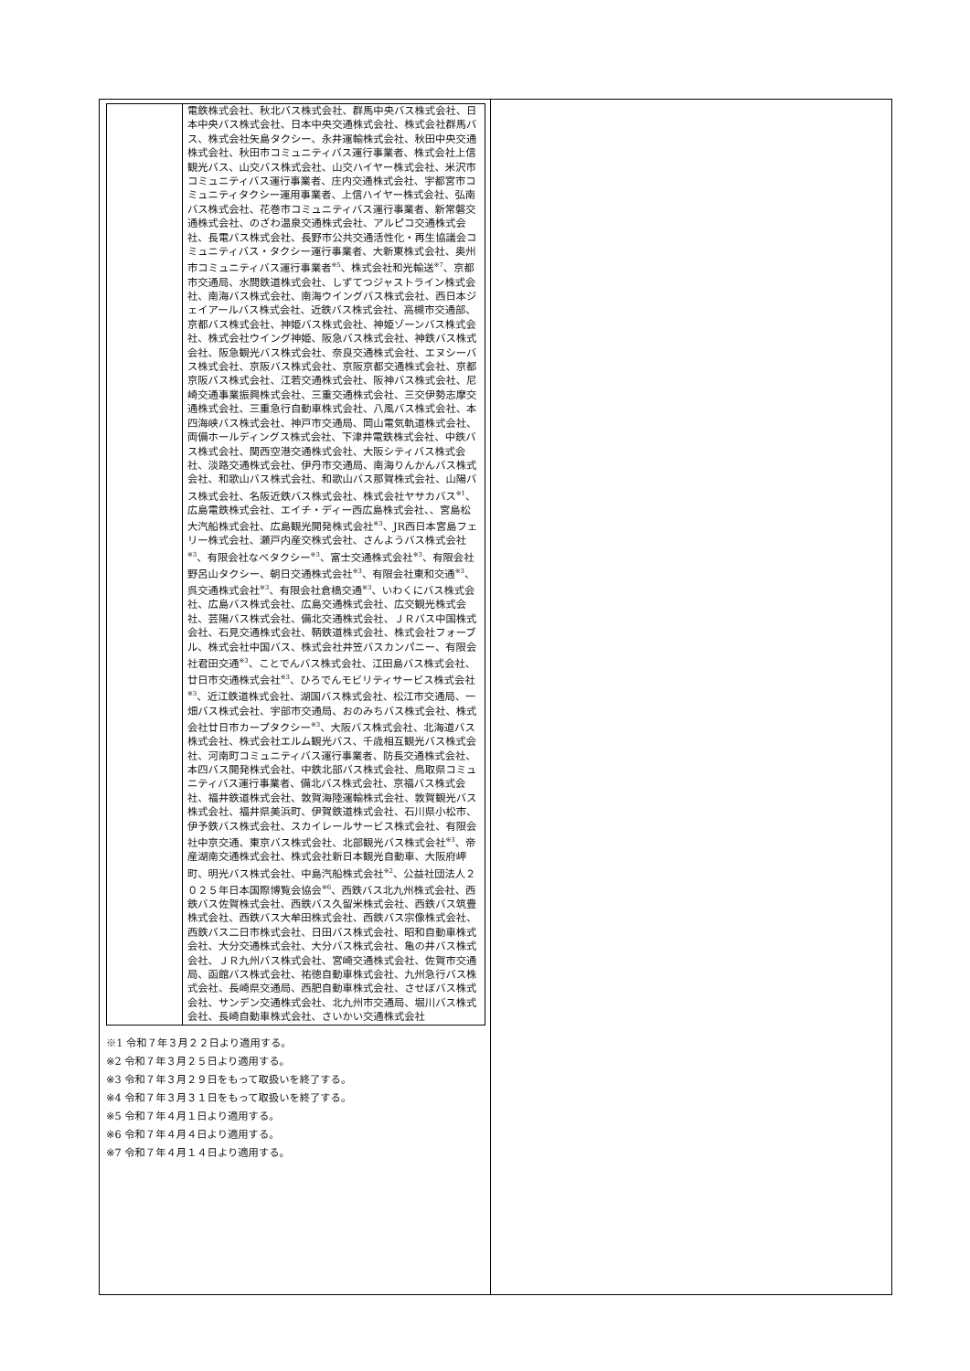| | 電鉄株式会社、秋北バス株式会社、群馬中央バス株式会社、日本中央バス株式会社、日本中央交通株式会社、株式会社群馬バス、株式会社矢島タクシー、永井運輸株式会社、秋田中央交通株式会社、秋田市コミュニティバス運行事業者、株式会社上信観光バス、山交バス株式会社、山交ハイヤー株式会社、米沢市コミュニティバス運行事業者、庄内交通株式会社、宇都宮市コミュニティタクシー運用事業者、上信ハイヤー株式会社、弘南バス株式会社、花巻市コミュニティバス運行事業者、新常磐交通株式会社、のざわ温泉交通株式会社、アルピコ交通株式会社、長電バス株式会社、長野市公共交通活性化・再生協議会コミュニティバス・タクシー運行事業者、大新東株式会社、奥州市コミュニティバス運行事業者<sup>※5</sup>、株式会社和光輸送<sup>※7</sup>、京都市交通局、水間鉄道株式会社、しずてつジャストライン株式会社、南海バス株式会社、南海ウイングバス株式会社、西日本ジェイアールバス株式会社、近鉄バス株式会社、高槻市交通部、京都バス株式会社、神姫バス株式会社、神姫ゾーンバス株式会社、株式会社ウイング神姫、阪急バス株式会社、神鉄バス株式会社、阪急観光バス株式会社、奈良交通株式会社、エヌシーバス株式会社、京阪バス株式会社、京阪京都交通株式会社、京都京阪バス株式会社、江若交通株式会社、阪神バス株式会社、尼崎交通事業振興株式会社、三重交通株式会社、三交伊勢志摩交通株式会社、三重急行自動車株式会社、八風バス株式会社、本四海峡バス株式会社、神戸市交通局、岡山電気軌道株式会社、両備ホールディングス株式会社、下津井電鉄株式会社、中鉄バス株式会社、関西空港交通株式会社、大阪シティバス株式会社、淡路交通株式会社、伊丹市交通局、南海りんかんバス株式会社、和歌山バス株式会社、和歌山バス那賀株式会社、山陽バス株式会社、名阪近鉄バス株式会社、株式会社ヤサカバス<sup>※1</sup>、広島電鉄株式会社、エイチ・ディー西広島株式会社、、宮島松大汽船株式会社、広島観光開発株式会社<sup>※3</sup>、JR西日本宮島フェリー株式会社、瀬戸内産交株式会社、さんようバス株式会社<sup>※3</sup>、有限会社なベタクシー<sup>※3</sup>、富士交通株式会社<sup>※3</sup>、有限会社野呂山タクシー、朝日交通株式会社<sup>※3</sup>、有限会社東和交通<sup>※3</sup>、呉交通株式会社<sup>※3</sup>、有限会社倉橋交通<sup>※3</sup>、いわくにバス株式会社、広島バス株式会社、広島交通株式会社、広交観光株式会社、芸陽バス株式会社、備北交通株式会社、ＪＲバス中国株式会社、石見交通株式会社、鞆鉄道株式会社、株式会社フォーブル、株式会社中国バス、株式会社井笠バスカンパニー、有限会社君田交通<sup>※3</sup>、ことでんバス株式会社、江田島バス株式会社、廿日市交通株式会社<sup>※3</sup>、ひろでんモビリティサービス株式会社<sup>※3</sup>、近江鉄道株式会社、湖国バス株式会社、松江市交通局、一畑バス株式会社、宇部市交通局、おのみちバス株式会社、株式会社廿日市カープタクシー<sup>※3</sup>、大阪バス株式会社、北海道バス株式会社、株式会社エルム観光バス、千歳相互観光バス株式会社、河南町コミュニティバス運行事業者、防長交通株式会社、本四バス開発株式会社、中鉄北部バス株式会社、鳥取県コミュニティバス運行事業者、備北バス株式会社、京福バス株式会社、福井鉄道株式会社、敦賀海陸運輸株式会社、敦賀観光バス株式会社、福井県美浜町、伊賀鉄道株式会社、石川県小松市、伊予鉄バス株式会社、スカイレールサービス株式会社、有限会社中京交通、東京バス株式会社、北部観光バス株式会社<sup>※3</sup>、帝産湖南交通株式会社、株式会社新日本観光自動車、大阪府岬町、明光バス株式会社、中島汽船株式会社<sup>※2</sup>、公益社団法人２０２５年日本国際博覧会協会<sup>※6</sup>、西鉄バス北九州株式会社、西鉄バス佐賀株式会社、西鉄バス久留米株式会社、西鉄バス筑豊株式会社、西鉄バス大牟田株式会社、西鉄バス宗像株式会社、西鉄バス二日市株式会社、日田バス株式会社、昭和自動車株式会社、大分交通株式会社、大分バス株式会社、亀の井バス株式会社、ＪＲ九州バス株式会社、宮崎交通株式会社、佐賀市交通局、函館バス株式会社、祐徳自動車株式会社、九州急行バス株式会社、長崎県交通局、西肥自動車株式会社、させぼバス株式会社、サンデン交通株式会社、北九州市交通局、堀川バス株式会社、長崎自動車株式会社、さいかい交通株式会社 |
※1 令和７年３月２２日より適用する。
※2 令和７年３月２５日より適用する。
※3 令和７年３月２９日をもって取扱いを終了する。
※4 令和７年３月３１日をもって取扱いを終了する。
※5 令和７年４月１日より適用する。
※6 令和７年４月４日より適用する。
※7 令和７年４月１４日より適用する。